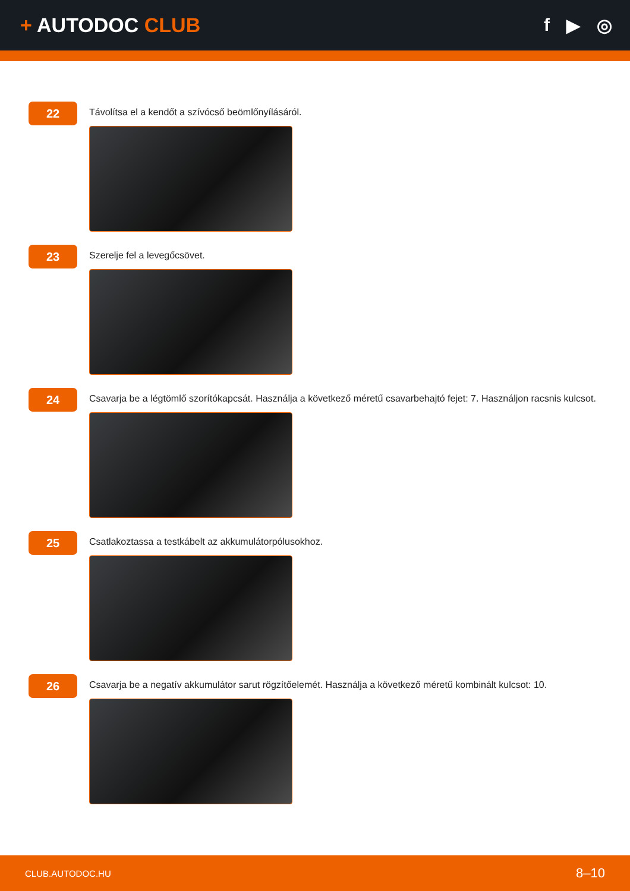+ AUTODOC CLUB f ▶ ◎
22
Távolítsa el a kendőt a szívócső beömlőnyílásáról.
23
Szerelje fel a levegőcsövet.
24
Csavarja be a légtömlő szorítókapcsát. Használja a következő méretű csavarbehajtó fejet: 7. Használjon racsnis kulcsot.
25
Csatlakoztassa a testkábelt az akkumulátorpólusokhoz.
26
Csavarja be a negatív akkumulátor sarut rögzítőelemét. Használja a következő méretű kombinált kulcsot: 10.
CLUB.AUTODOC.HU 8–10